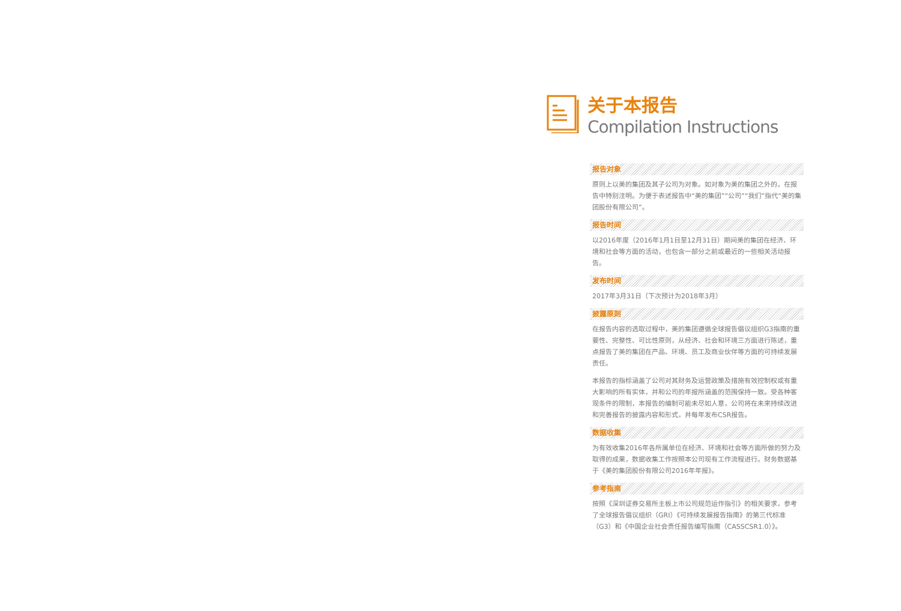关于本报告
Compilation Instructions
报告对象
原则上以美的集团及其子公司为对象。如对象为美的集团之外的，在报告中特别注明。为便于表述报告中“美的集团”“公司”“我们”指代“美的集团股份有限公司”。
报告时间
以2016年度（2016年1月1日至12月31日）期间美的集团在经济、环境和社会等方面的活动，也包含一部分之前或最近的一些相关活动报告。
发布时间
2017年3月31日（下次预计为2018年3月）
披露原则
在报告内容的选取过程中，美的集团遵循全球报告倡议组织G3指南的重要性、完整性、可比性原则，从经济、社会和环境三方面进行陈述，重点报告了美的集团在产品、环境、员工及商业伙伴等方面的可持续发展责任。
本报告的指标涵盖了公司对其财务及运营政策及措施有效控制权或有重大影响的所有实体，并和公司的年报所涵盖的范围保持一致。受各种客观条件的限制，本报告的编制可能未尽如人意，公司将在未来持续改进和完善报告的披露内容和形式，并每年发布CSR报告。
数据收集
为有效收集2016年各所属单位在经济、环境和社会等方面所做的努力及取得的成果，数据收集工作按照本公司现有工作流程进行。财务数据基于《美的集团股份有限公司2016年年报》。
参考指南
按照《深圳证券交易所主板上市公司规范运作指引》的相关要求，参考了全球报告倡议组织（GRI）《可持续发展报告指南》的第三代标准（G3）和《中国企业社会责任报告编写指南（CASSCSR1.0）》。